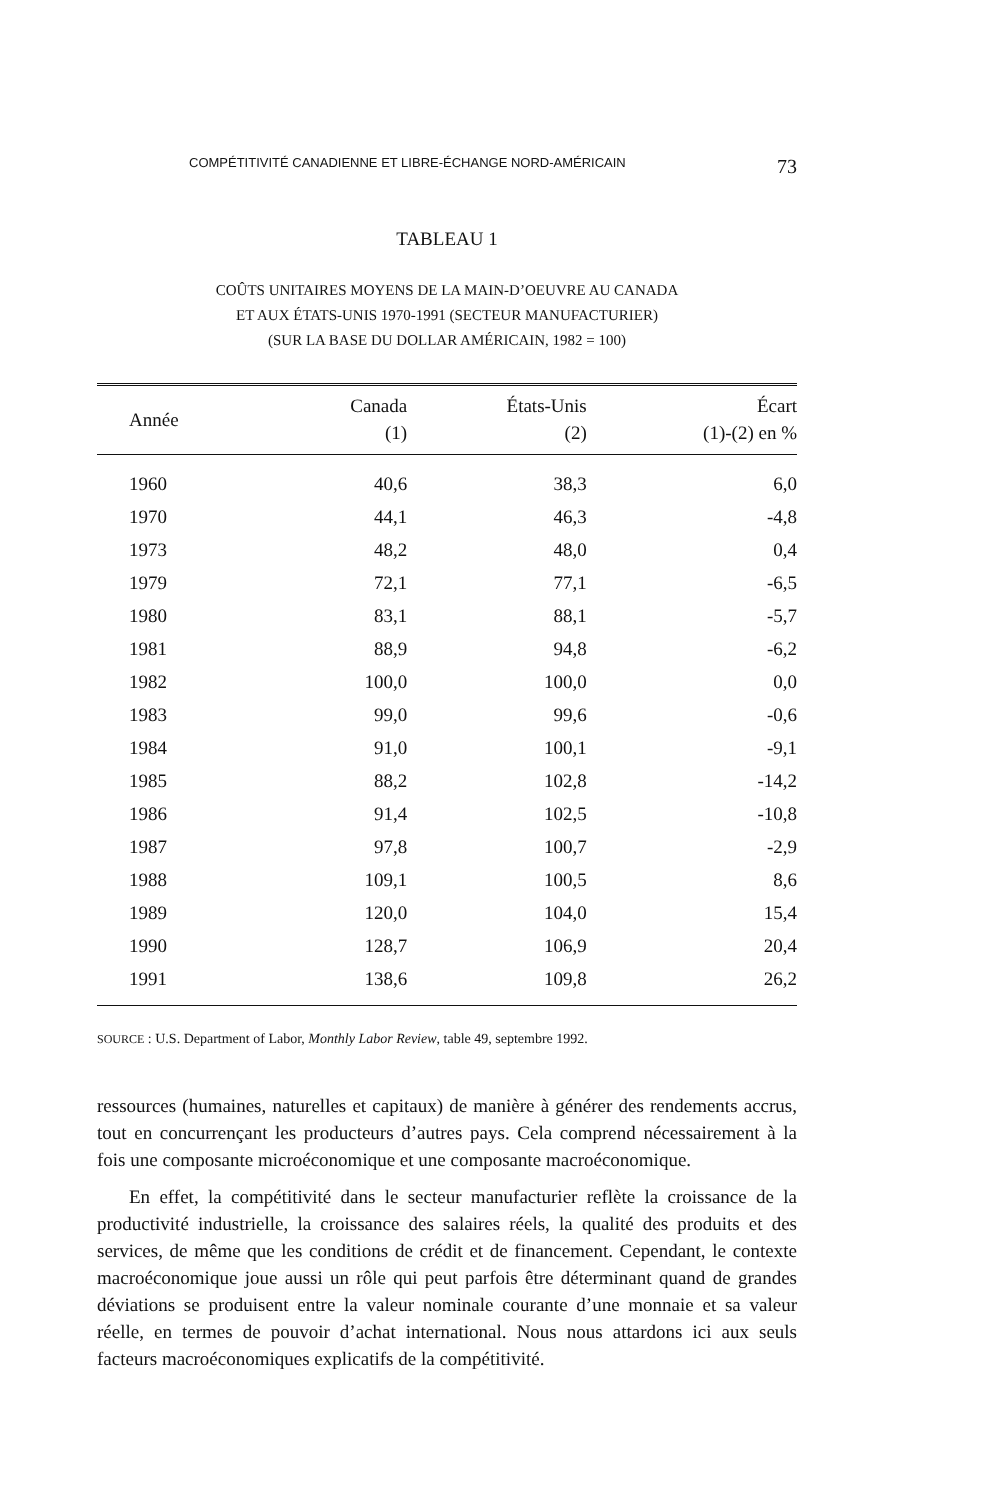COMPÉTITIVITÉ CANADIENNE ET LIBRE-ÉCHANGE NORD-AMÉRICAIN 73
TABLEAU 1
COÛTS UNITAIRES MOYENS DE LA MAIN-D’OEUVRE AU CANADA
ET AUX ÉTATS-UNIS 1970-1991 (SECTEUR MANUFACTURIER)
(SUR LA BASE DU DOLLAR AMÉRICAIN, 1982 = 100)
| Année | Canada (1) | États-Unis (2) | Écart (1)-(2) en % |
| --- | --- | --- | --- |
| 1960 | 40,6 | 38,3 | 6,0 |
| 1970 | 44,1 | 46,3 | -4,8 |
| 1973 | 48,2 | 48,0 | 0,4 |
| 1979 | 72,1 | 77,1 | -6,5 |
| 1980 | 83,1 | 88,1 | -5,7 |
| 1981 | 88,9 | 94,8 | -6,2 |
| 1982 | 100,0 | 100,0 | 0,0 |
| 1983 | 99,0 | 99,6 | -0,6 |
| 1984 | 91,0 | 100,1 | -9,1 |
| 1985 | 88,2 | 102,8 | -14,2 |
| 1986 | 91,4 | 102,5 | -10,8 |
| 1987 | 97,8 | 100,7 | -2,9 |
| 1988 | 109,1 | 100,5 | 8,6 |
| 1989 | 120,0 | 104,0 | 15,4 |
| 1990 | 128,7 | 106,9 | 20,4 |
| 1991 | 138,6 | 109,8 | 26,2 |
SOURCE : U.S. Department of Labor, Monthly Labor Review, table 49, septembre 1992.
ressources (humaines, naturelles et capitaux) de manière à générer des rendements accrus, tout en concurrençant les producteurs d’autres pays. Cela comprend nécessairement à la fois une composante microéconomique et une composante macroéconomique.
En effet, la compétitivité dans le secteur manufacturier reflète la croissance de la productivité industrielle, la croissance des salaires réels, la qualité des produits et des services, de même que les conditions de crédit et de financement. Cependant, le contexte macroéconomique joue aussi un rôle qui peut parfois être déterminant quand de grandes déviations se produisent entre la valeur nominale courante d’une monnaie et sa valeur réelle, en termes de pouvoir d’achat international. Nous nous attardons ici aux seuls facteurs macroéconomiques explicatifs de la compétitivité.